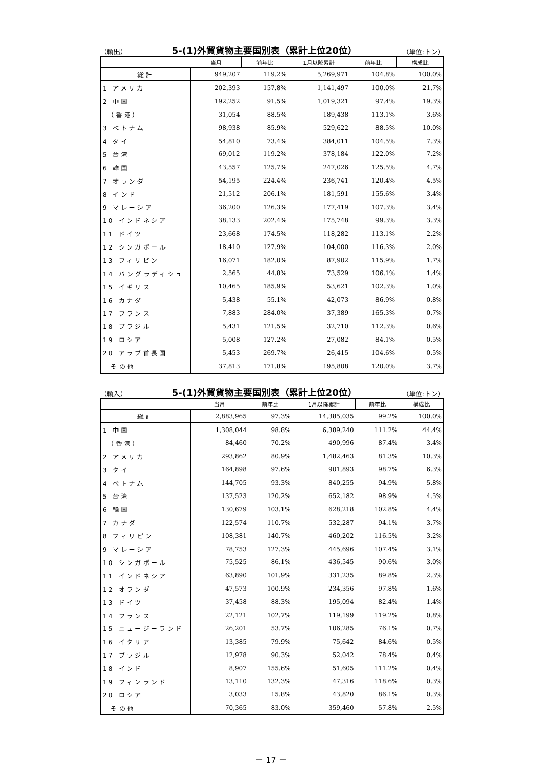（輸出） 5-(1)外貿貨物主要国別表（累計上位20位） （単位:トン）
| | 当月 | 前年比 | 1月以降累計 | 前年比 | 構成比 |
| --- | --- | --- | --- | --- | --- |
| 総計 | 949,207 | 119.2% | 5,269,971 | 104.8% | 100.0% |
| 1 アメリカ | 202,393 | 157.8% | 1,141,497 | 100.0% | 21.7% |
| 2 中国 | 192,252 | 91.5% | 1,019,321 | 97.4% | 19.3% |
| （香港） | 31,054 | 88.5% | 189,438 | 113.1% | 3.6% |
| 3 ベトナム | 98,938 | 85.9% | 529,622 | 88.5% | 10.0% |
| 4 タイ | 54,810 | 73.4% | 384,011 | 104.5% | 7.3% |
| 5 台湾 | 69,012 | 119.2% | 378,184 | 122.0% | 7.2% |
| 6 韓国 | 43,557 | 125.7% | 247,026 | 125.5% | 4.7% |
| 7 オランダ | 54,195 | 224.4% | 236,741 | 120.4% | 4.5% |
| 8 インド | 21,512 | 206.1% | 181,591 | 155.6% | 3.4% |
| 9 マレーシア | 36,200 | 126.3% | 177,419 | 107.3% | 3.4% |
| 10 インドネシア | 38,133 | 202.4% | 175,748 | 99.3% | 3.3% |
| 11 ドイツ | 23,668 | 174.5% | 118,282 | 113.1% | 2.2% |
| 12 シンガポール | 18,410 | 127.9% | 104,000 | 116.3% | 2.0% |
| 13 フィリピン | 16,071 | 182.0% | 87,902 | 115.9% | 1.7% |
| 14 バングラディシュ | 2,565 | 44.8% | 73,529 | 106.1% | 1.4% |
| 15 イギリス | 10,465 | 185.9% | 53,621 | 102.3% | 1.0% |
| 16 カナダ | 5,438 | 55.1% | 42,073 | 86.9% | 0.8% |
| 17 フランス | 7,883 | 284.0% | 37,389 | 165.3% | 0.7% |
| 18 ブラジル | 5,431 | 121.5% | 32,710 | 112.3% | 0.6% |
| 19 ロシア | 5,008 | 127.2% | 27,082 | 84.1% | 0.5% |
| 20 アラブ首長国 | 5,453 | 269.7% | 26,415 | 104.6% | 0.5% |
| その他 | 37,813 | 171.8% | 195,808 | 120.0% | 3.7% |
（輸入） 5-(1)外貿貨物主要国別表（累計上位20位） （単位:トン）
| | 当月 | 前年比 | 1月以降累計 | 前年比 | 構成比 |
| --- | --- | --- | --- | --- | --- |
| 総計 | 2,883,965 | 97.3% | 14,385,035 | 99.2% | 100.0% |
| 1 中国 | 1,308,044 | 98.8% | 6,389,240 | 111.2% | 44.4% |
| （香港） | 84,460 | 70.2% | 490,996 | 87.4% | 3.4% |
| 2 アメリカ | 293,862 | 80.9% | 1,482,463 | 81.3% | 10.3% |
| 3 タイ | 164,898 | 97.6% | 901,893 | 98.7% | 6.3% |
| 4 ベトナム | 144,705 | 93.3% | 840,255 | 94.9% | 5.8% |
| 5 台湾 | 137,523 | 120.2% | 652,182 | 98.9% | 4.5% |
| 6 韓国 | 130,679 | 103.1% | 628,218 | 102.8% | 4.4% |
| 7 カナダ | 122,574 | 110.7% | 532,287 | 94.1% | 3.7% |
| 8 フィリピン | 108,381 | 140.7% | 460,202 | 116.5% | 3.2% |
| 9 マレーシア | 78,753 | 127.3% | 445,696 | 107.4% | 3.1% |
| 10 シンガポール | 75,525 | 86.1% | 436,545 | 90.6% | 3.0% |
| 11 インドネシア | 63,890 | 101.9% | 331,235 | 89.8% | 2.3% |
| 12 オランダ | 47,573 | 100.9% | 234,356 | 97.8% | 1.6% |
| 13 ドイツ | 37,458 | 88.3% | 195,094 | 82.4% | 1.4% |
| 14 フランス | 22,121 | 102.7% | 119,199 | 119.2% | 0.8% |
| 15 ニュージーランド | 26,201 | 53.7% | 106,285 | 76.1% | 0.7% |
| 16 イタリア | 13,385 | 79.9% | 75,642 | 84.6% | 0.5% |
| 17 ブラジル | 12,978 | 90.3% | 52,042 | 78.4% | 0.4% |
| 18 インド | 8,907 | 155.6% | 51,605 | 111.2% | 0.4% |
| 19 フィンランド | 13,110 | 132.3% | 47,316 | 118.6% | 0.3% |
| 20 ロシア | 3,033 | 15.8% | 43,820 | 86.1% | 0.3% |
| その他 | 70,365 | 83.0% | 359,460 | 57.8% | 2.5% |
－ 17 －